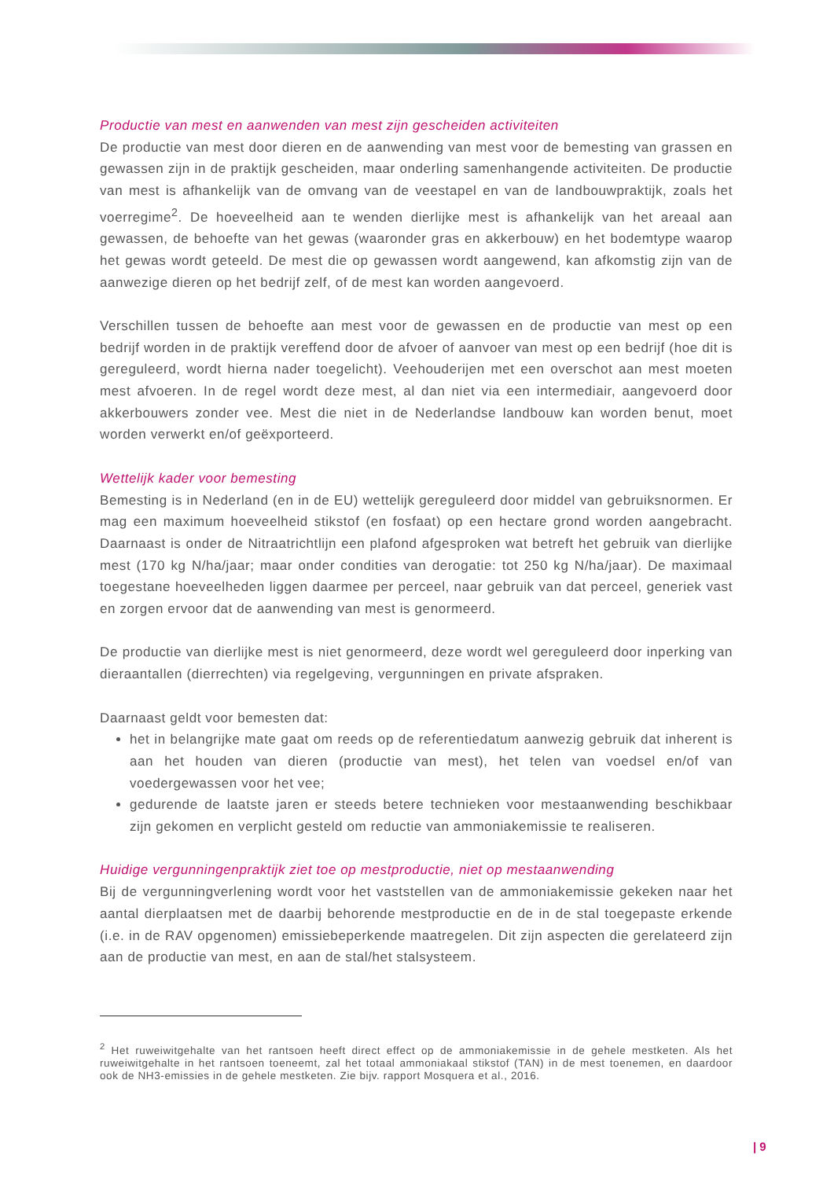Productie van mest en aanwenden van mest zijn gescheiden activiteiten
De productie van mest door dieren en de aanwending van mest voor de bemesting van grassen en gewassen zijn in de praktijk gescheiden, maar onderling samenhangende activiteiten. De productie van mest is afhankelijk van de omvang van de veestapel en van de landbouwpraktijk, zoals het voerregime<sup>2</sup>. De hoeveelheid aan te wenden dierlijke mest is afhankelijk van het areaal aan gewassen, de behoefte van het gewas (waaronder gras en akkerbouw) en het bodemtype waarop het gewas wordt geteeld. De mest die op gewassen wordt aangewend, kan afkomstig zijn van de aanwezige dieren op het bedrijf zelf, of de mest kan worden aangevoerd.
Verschillen tussen de behoefte aan mest voor de gewassen en de productie van mest op een bedrijf worden in de praktijk vereffend door de afvoer of aanvoer van mest op een bedrijf (hoe dit is gereguleerd, wordt hierna nader toegelicht). Veehouderijen met een overschot aan mest moeten mest afvoeren. In de regel wordt deze mest, al dan niet via een intermediair, aangevoerd door akkerbouwers zonder vee. Mest die niet in de Nederlandse landbouw kan worden benut, moet worden verwerkt en/of geëxporteerd.
Wettelijk kader voor bemesting
Bemesting is in Nederland (en in de EU) wettelijk gereguleerd door middel van gebruiksnormen. Er mag een maximum hoeveelheid stikstof (en fosfaat) op een hectare grond worden aangebracht. Daarnaast is onder de Nitraatrichtlijn een plafond afgesproken wat betreft het gebruik van dierlijke mest (170 kg N/ha/jaar; maar onder condities van derogatie: tot 250 kg N/ha/jaar). De maximaal toegestane hoeveelheden liggen daarmee per perceel, naar gebruik van dat perceel, generiek vast en zorgen ervoor dat de aanwending van mest is genormeerd.
De productie van dierlijke mest is niet genormeerd, deze wordt wel gereguleerd door inperking van dieraantallen (dierrechten) via regelgeving, vergunningen en private afspraken.
Daarnaast geldt voor bemesten dat:
het in belangrijke mate gaat om reeds op de referentiedatum aanwezig gebruik dat inherent is aan het houden van dieren (productie van mest), het telen van voedsel en/of van voedergewassen voor het vee;
gedurende de laatste jaren er steeds betere technieken voor mestaanwending beschikbaar zijn gekomen en verplicht gesteld om reductie van ammoniakemissie te realiseren.
Huidige vergunningenpraktijk ziet toe op mestproductie, niet op mestaanwending
Bij de vergunningverlening wordt voor het vaststellen van de ammoniakemissie gekeken naar het aantal dierplaatsen met de daarbij behorende mestproductie en de in de stal toegepaste erkende (i.e. in de RAV opgenomen) emissiebeperkende maatregelen. Dit zijn aspecten die gerelateerd zijn aan de productie van mest, en aan de stal/het stalsysteem.
<sup>2</sup> Het ruweiwitgehalte van het rantsoen heeft direct effect op de ammoniakemissie in de gehele mestketen. Als het ruweiwitgehalte in het rantsoen toeneemt, zal het totaal ammoniakaal stikstof (TAN) in de mest toenemen, en daardoor ook de NH3-emissies in de gehele mestketen. Zie bijv. rapport Mosquera et al., 2016.
| 9